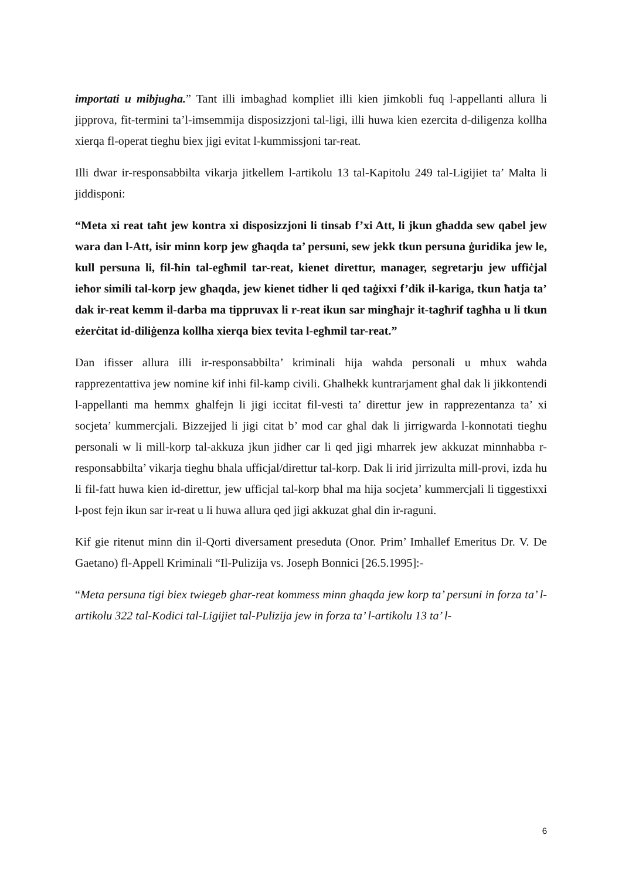importati u mibjugha.” Tant illi imbaghad kompliet illi kien jimkobli fuq l-appellanti allura li jipprova, fit-termini ta’l-imsemmija disposizzjoni tal-ligi, illi huwa kien ezercita d-diligenza kollha xierqa fl-operat tieghu biex jigi evitat l-kummissjoni tar-reat.
Illi dwar ir-responsabbilta vikarja jitkellem l-artikolu 13 tal-Kapitolu 249 tal-Ligijiet ta’ Malta li jiddisponi:
“Meta xi reat taħt jew kontra xi disposizzjoni li tinsab f’xi Att, li jkun għadda sew qabel jew wara dan l-Att, isir minn korp jew għaqda ta’ persuni, sew jekk tkun persuna ġuridika jew le, kull persuna li, fil-ħin tal-egħmil tar-reat, kienet direttur, manager, segretarju jew uffiċjal ieħor simili tal-korp jew għaqda, jew kienet tidher li qed taġixxi f’dik il-kariga, tkun ħatja ta’ dak ir-reat kemm il-darba ma tippruvax li r-reat ikun sar mingħajr it-tagħrif tagħha u li tkun eżerċitat id-diliġenza kollha xierqa biex tevita l-egħmil tar-reat.”
Dan ifisser allura illi ir-responsabbilta’ kriminali hija wahda personali u mhux wahda rapprezentattiva jew nomine kif inhi fil-kamp civili. Ghalhekk kuntrarjament ghal dak li jikkontendi l-appellanti ma hemmx ghalfejn li jigi iccitat fil-vesti ta’ direttur jew in rapprezentanza ta’ xi socjeta’ kummercjali. Bizzejjed li jigi citat b’ mod car ghal dak li jirrigwarda l-konnotati tieghu personali w li mill-korp tal-akkuza jkun jidher car li qed jigi mharrek jew akkuzat minnhabba r-responsabbilta’ vikarja tieghu bhala ufficjal/direttur tal-korp. Dak li irid jirrizulta mill-provi, izda hu li fil-fatt huwa kien id-direttur, jew ufficjal tal-korp bhal ma hija socjeta’ kummercjali li tiggestixxi l-post fejn ikun sar ir-reat u li huwa allura qed jigi akkuzat ghal din ir-raguni.
Kif gie ritenut minn din il-Qorti diversament preseduta (Onor. Prim’ Imhallef Emeritus Dr. V. De Gaetano) fl-Appell Kriminali “Il-Pulizija vs. Joseph Bonnici [26.5.1995]:-
“Meta persuna tigi biex twiegeb ghar-reat kommess minn ghaqda jew korp ta’ persuni in forza ta’ l-artikolu 322 tal-Kodici tal-Ligijiet tal-Pulizija jew in forza ta’ l-artikolu 13 ta’ l-
6